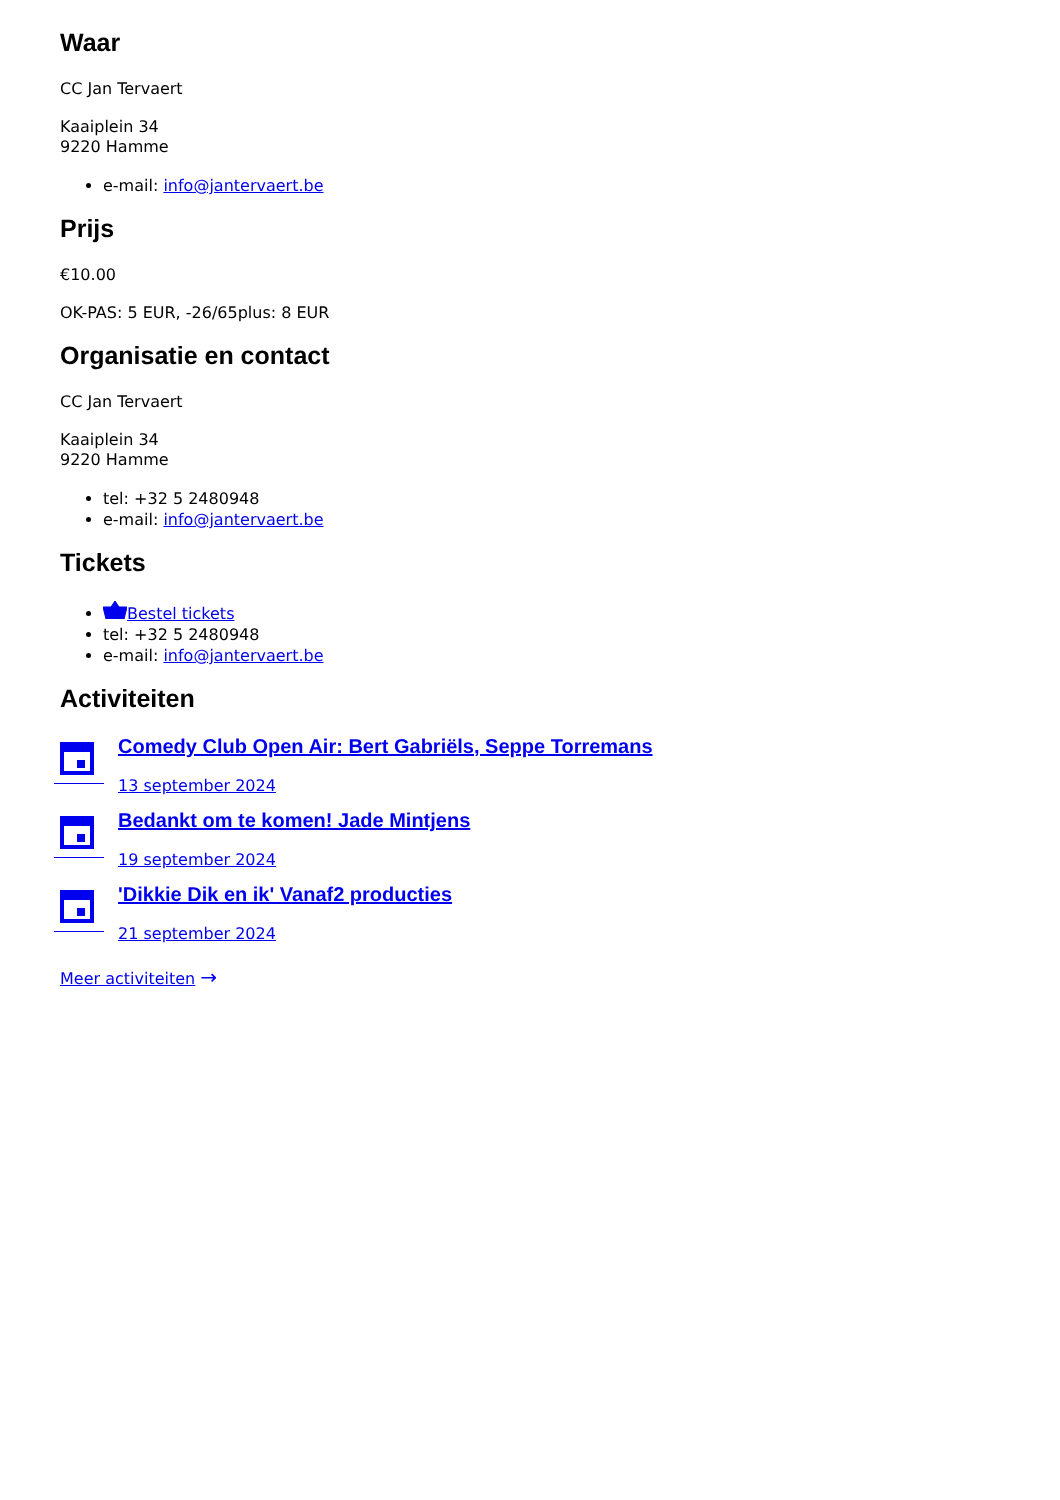Waar
CC Jan Tervaert
Kaaiplein 34
9220 Hamme
e-mail: info@jantervaert.be
Prijs
€10.00
OK-PAS: 5 EUR, -26/65plus: 8 EUR
Organisatie en contact
CC Jan Tervaert
Kaaiplein 34
9220 Hamme
tel: +32 5 2480948
e-mail: info@jantervaert.be
Tickets
Bestel tickets
tel: +32 5 2480948
e-mail: info@jantervaert.be
Activiteiten
Comedy Club Open Air: Bert Gabriëls, Seppe Torremans
13 september 2024
Bedankt om te komen! Jade Mintjens
19 september 2024
'Dikkie Dik en ik' Vanaf2 producties
21 september 2024
Meer activiteiten →